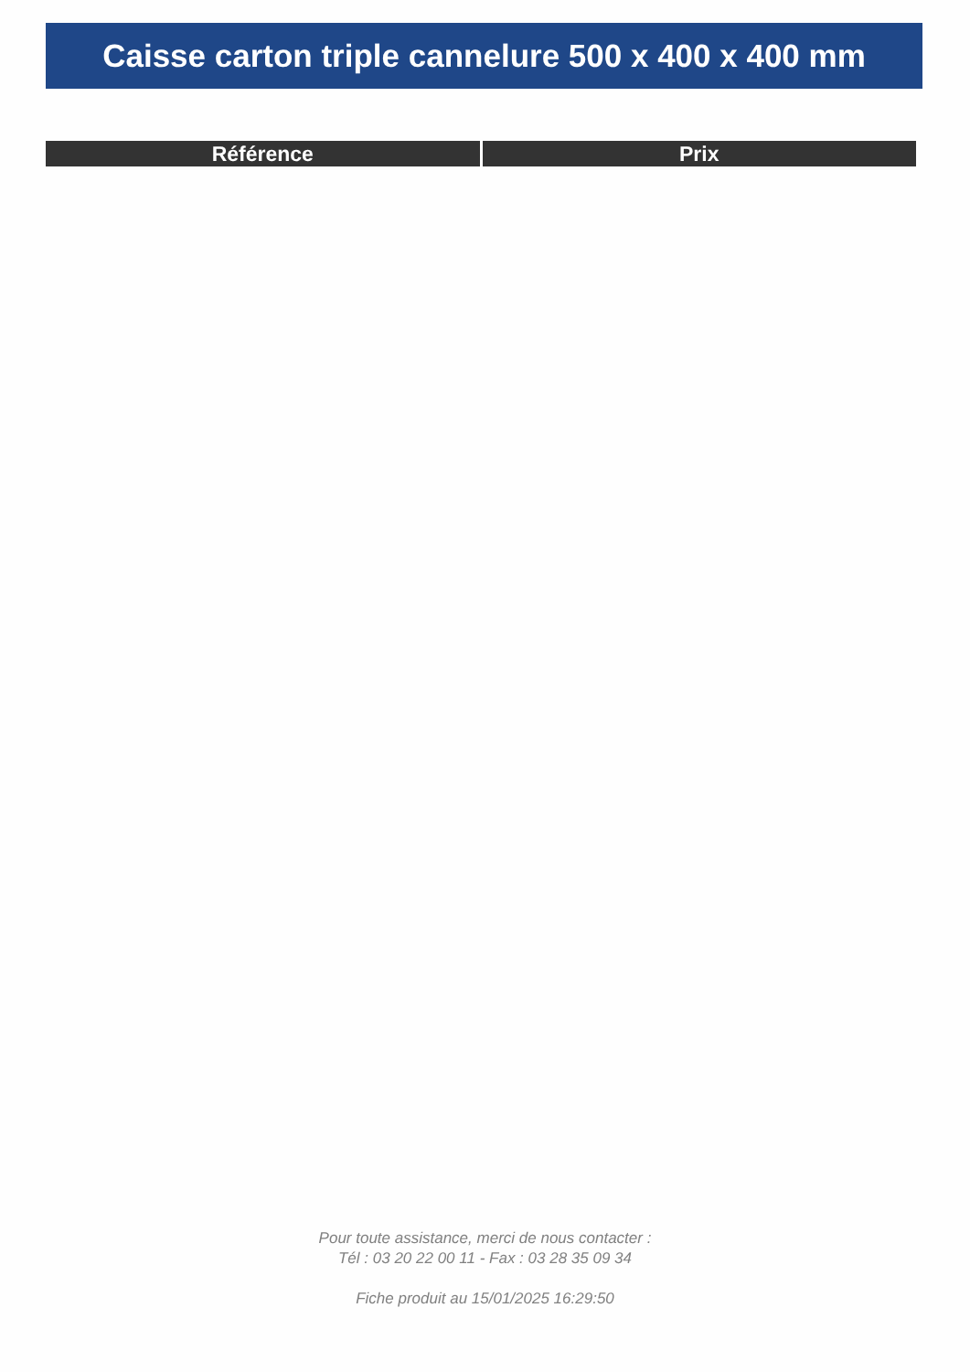Caisse carton triple cannelure 500 x 400 x 400 mm
| Référence | Prix |
| --- | --- |
Pour toute assistance, merci de nous contacter :
Tél : 03 20 22 00 11 - Fax : 03 28 35 09 34
Fiche produit au 15/01/2025 16:29:50